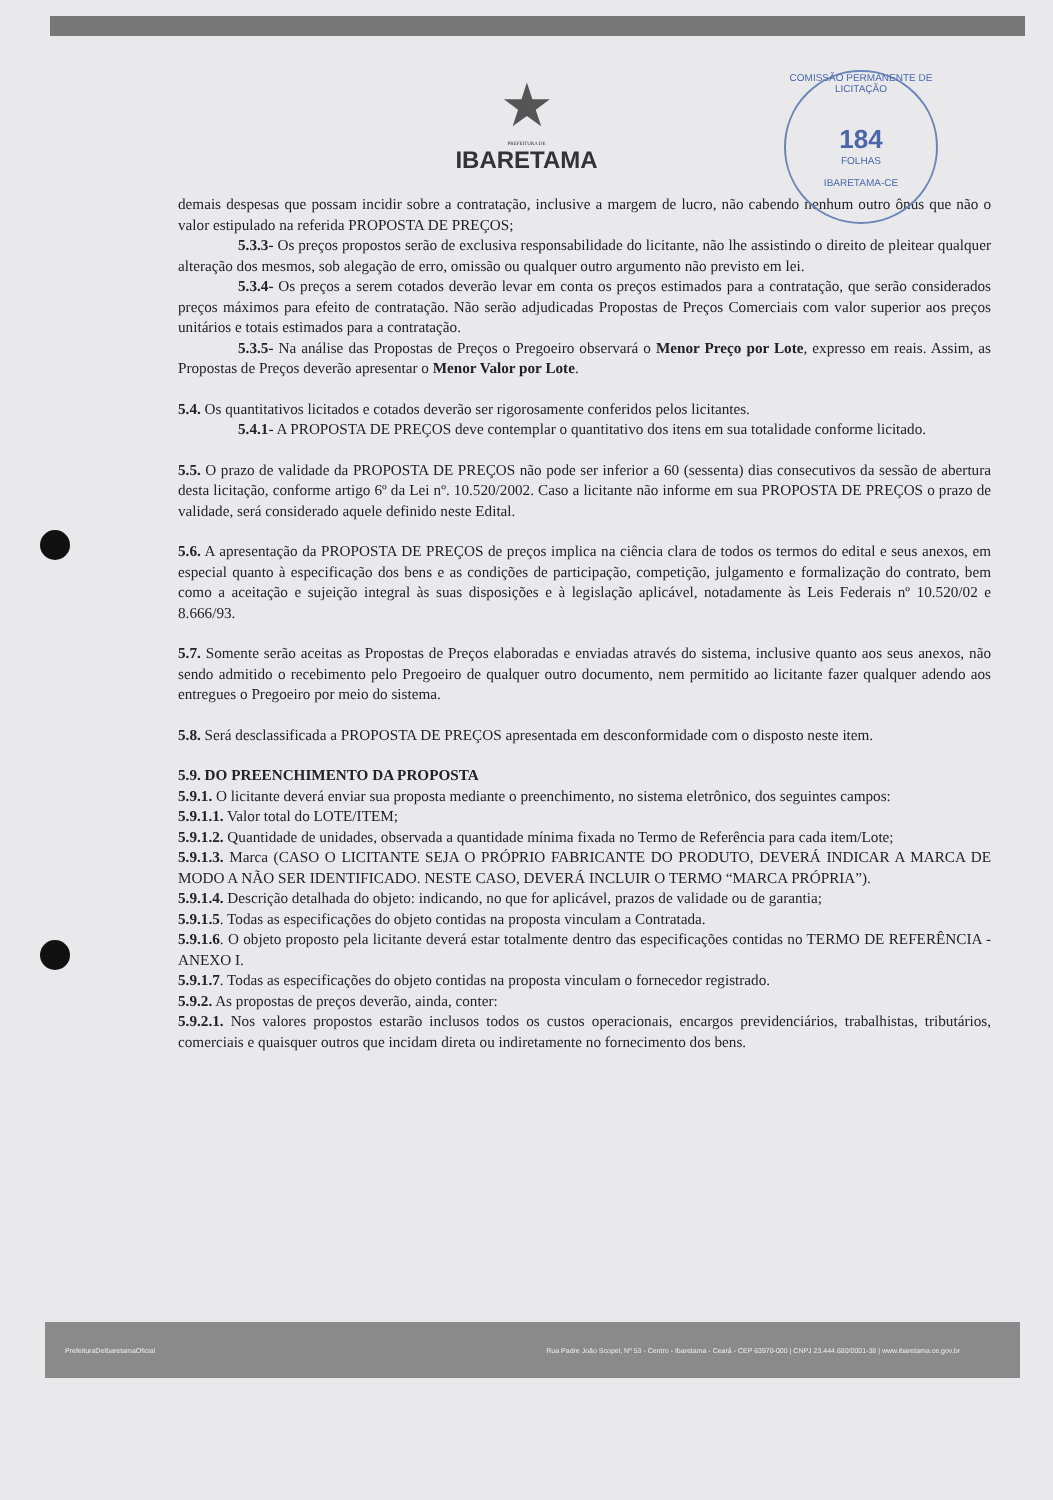★
PREFEITURA DE
IBARETAMA
COMISSÃO PERMANENTE DE LICITAÇÃO
184
FOLHAS
IBARETAMA-CE
demais despesas que possam incidir sobre a contratação, inclusive a margem de lucro, não cabendo nenhum outro ônus que não o valor estipulado na referida PROPOSTA DE PREÇOS;
5.3.3- Os preços propostos serão de exclusiva responsabilidade do licitante, não lhe assistindo o direito de pleitear qualquer alteração dos mesmos, sob alegação de erro, omissão ou qualquer outro argumento não previsto em lei.
5.3.4- Os preços a serem cotados deverão levar em conta os preços estimados para a contratação, que serão considerados preços máximos para efeito de contratação. Não serão adjudicadas Propostas de Preços Comerciais com valor superior aos preços unitários e totais estimados para a contratação.
5.3.5- Na análise das Propostas de Preços o Pregoeiro observará o Menor Preço por Lote, expresso em reais. Assim, as Propostas de Preços deverão apresentar o Menor Valor por Lote.
5.4. Os quantitativos licitados e cotados deverão ser rigorosamente conferidos pelos licitantes.
5.4.1- A PROPOSTA DE PREÇOS deve contemplar o quantitativo dos itens em sua totalidade conforme licitado.
5.5. O prazo de validade da PROPOSTA DE PREÇOS não pode ser inferior a 60 (sessenta) dias consecutivos da sessão de abertura desta licitação, conforme artigo 6º da Lei nº. 10.520/2002. Caso a licitante não informe em sua PROPOSTA DE PREÇOS o prazo de validade, será considerado aquele definido neste Edital.
5.6. A apresentação da PROPOSTA DE PREÇOS de preços implica na ciência clara de todos os termos do edital e seus anexos, em especial quanto à especificação dos bens e as condições de participação, competição, julgamento e formalização do contrato, bem como a aceitação e sujeição integral às suas disposições e à legislação aplicável, notadamente às Leis Federais nº 10.520/02 e 8.666/93.
5.7. Somente serão aceitas as Propostas de Preços elaboradas e enviadas através do sistema, inclusive quanto aos seus anexos, não sendo admitido o recebimento pelo Pregoeiro de qualquer outro documento, nem permitido ao licitante fazer qualquer adendo aos entregues o Pregoeiro por meio do sistema.
5.8. Será desclassificada a PROPOSTA DE PREÇOS apresentada em desconformidade com o disposto neste item.
5.9. DO PREENCHIMENTO DA PROPOSTA
5.9.1. O licitante deverá enviar sua proposta mediante o preenchimento, no sistema eletrônico, dos seguintes campos:
5.9.1.1. Valor total do LOTE/ITEM;
5.9.1.2. Quantidade de unidades, observada a quantidade mínima fixada no Termo de Referência para cada item/Lote;
5.9.1.3. Marca (CASO O LICITANTE SEJA O PRÓPRIO FABRICANTE DO PRODUTO, DEVERÁ INDICAR A MARCA DE MODO A NÃO SER IDENTIFICADO. NESTE CASO, DEVERÁ INCLUIR O TERMO “MARCA PRÓPRIA”).
5.9.1.4. Descrição detalhada do objeto: indicando, no que for aplicável, prazos de validade ou de garantia;
5.9.1.5. Todas as especificações do objeto contidas na proposta vinculam a Contratada.
5.9.1.6. O objeto proposto pela licitante deverá estar totalmente dentro das especificações contidas no TERMO DE REFERÊNCIA - ANEXO I.
5.9.1.7. Todas as especificações do objeto contidas na proposta vinculam o fornecedor registrado.
5.9.2. As propostas de preços deverão, ainda, conter:
5.9.2.1. Nos valores propostos estarão inclusos todos os custos operacionais, encargos previdenciários, trabalhistas, tributários, comerciais e quaisquer outros que incidam direta ou indiretamente no fornecimento dos bens.
PrefeituraDeIbaretamaOficial Rua Padre João Scopel, Nº 53 - Centro - Ibaretama - Ceará - CEP 63970-000 | CNPJ 23.444.680/0001-38 | www.ibaretama.ce.gov.br